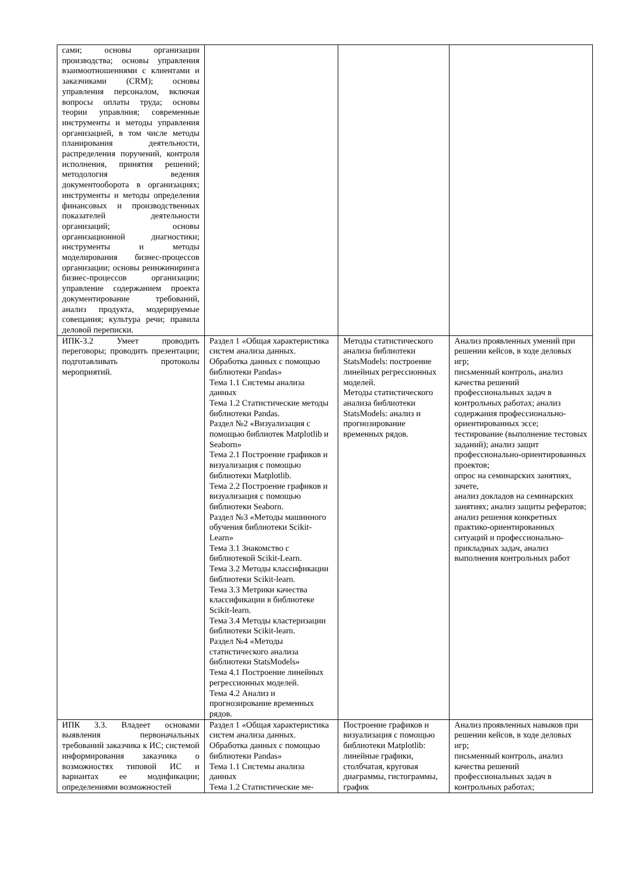| сами; основы организации производства; основы управления взаимоотношениями с клиентами и заказчиками (CRM); основы управления персоналом, включая вопросы оплаты труда; основы теории управлния; современные инструменты и методы управления организацией, в том числе методы планирования деятельности, распределения поручений, контроля исполнения, принятия решений; методология ведения документооборота в организациях; инструменты и методы определения финансовых и производственных показателей деятельности организаций; основы организационной диагностики; инструменты и методы моделирования бизнес-процессов организации; основы реинжиниринга бизнес-процессов организации; управление содержанием проекта документирование требований, анализ продукта, модерируемые совещания; культура речи; правила деловой переписки. | | | |
| ИПК-3.2 Умеет проводить переговоры; проводить презентации; подготавливать протоколы мероприятий. | Раздел 1 «Общая характеристика систем анализа данных. Обработка данных с помощью библиотеки Pandas» Тема 1.1 Системы анализа данных Тема 1.2 Статистические методы библиотеки Pandas. Раздел №2 «Визуализация с помощью библиотек Matplotlib и Seaborn» Тема 2.1 Построение графиков и визуализация с помощью библиотеки Matplotlib. Тема 2.2 Построение графиков и визуализация с помощью библиотеки Seaborn. Раздел №3 «Методы машинного обучения библиотеки Scikit-Learn» Тема 3.1 Знакомство с библиотекой Scikit-Learn. Тема 3.2 Методы классификации библиотеки Scikit-learn. Тема 3.3 Метрики качества классификации в библиотеке Scikit-learn. Тема 3.4 Методы кластеризации библиотеки Scikit-learn. Раздел №4 «Методы статистического анализа библиотеки StatsModels» Тема 4.1 Построение линейных регрессионных моделей. Тема 4.2 Анализ и прогнозирование временных рядов. | Методы статистического анализа библиотеки StatsModels: построение линейных регрессионных моделей. Методы статистического анализа библиотеки StatsModels: анализ и прогнозирование временных рядов. | Анализ проявленных умений при решении кейсов, в ходе деловых игр; письменный контроль, анализ качества решений профессиональных задач в контрольных работах; анализ содержания профессионально-ориентированных эссе; тестирование (выполнение тестовых заданий); анализ защит профессионально-ориентированных проектов; опрос на семинарских занятиях, зачете, анализ докладов на семинарских занятиях; анализ защиты рефератов; анализ решения конкретных практико-ориентированных ситуаций и профессионально-прикладных задач, анализ выполнения контрольных работ |
| ИПК 3.3. Владеет основами выявления первоначальных требований заказчика к ИС; системой информирования заказчика о возможностях типовой ИС и вариантах ее модификации; определениями возможностей | Раздел 1 «Общая характеристика систем анализа данных. Обработка данных с помощью библиотеки Pandas» Тема 1.1 Системы анализа данных Тема 1.2 Статистические ме- | Построение графиков и визуализация с помощью библиотеки Matplotlib: линейные графики, столбчатая, круговая диаграммы, гистограммы, график | Анализ проявленных навыков при решении кейсов, в ходе деловых игр; письменный контроль, анализ качества решений профессиональных задач в контрольных работах; |